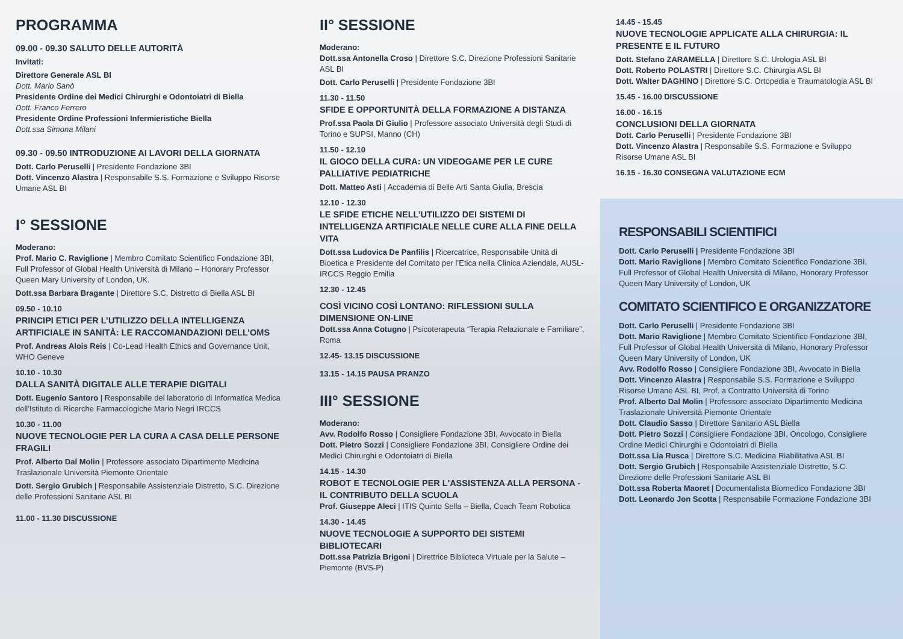PROGRAMMA
09.00 - 09.30 SALUTO DELLE AUTORITÀ
Invitati:
Direttore Generale ASL BI
Dott. Mario Sanò
Presidente Ordine dei Medici Chirurghi e Odontoiatri di Biella
Dott. Franco Ferrero
Presidente Ordine Professioni Infermieristiche Biella
Dott.ssa Simona Milani
09.30 - 09.50 INTRODUZIONE AI LAVORI DELLA GIORNATA
Dott. Carlo Peruselli | Presidente Fondazione 3BI
Dott. Vincenzo Alastra | Responsabile S.S. Formazione e Sviluppo Risorse Umane ASL BI
I° SESSIONE
Moderano:
Prof. Mario C. Raviglione | Membro Comitato Scientifico Fondazione 3BI, Full Professor of Global Health Università di Milano – Honorary Professor Queen Mary University of London, UK.
Dott.ssa Barbara Bragante | Direttore S.C. Distretto di Biella ASL BI
09.50 - 10.10
PRINCIPI ETICI PER L’UTILIZZO DELLA INTELLIGENZA ARTIFICIALE IN SANITÀ: LE RACCOMANDAZIONI DELL’OMS
Prof. Andreas Alois Reis | Co-Lead Health Ethics and Governance Unit, WHO Geneve
10.10 - 10.30
DALLA SANITÀ DIGITALE ALLE TERAPIE DIGITALI
Dott. Eugenio Santoro | Responsabile del laboratorio di Informatica Medica dell’Istituto di Ricerche Farmacologiche Mario Negri IRCCS
10.30 - 11.00
NUOVE TECNOLOGIE PER LA CURA A CASA DELLE PERSONE FRAGILI
Prof. Alberto Dal Molin | Professore associato Dipartimento Medicina Traslazionale Università Piemonte Orientale
Dott. Sergio Grubich | Responsabile Assistenziale Distretto, S.C. Direzione delle Professioni Sanitarie ASL BI
11.00 - 11.30 DISCUSSIONE
II° SESSIONE
Moderano:
Dott.ssa Antonella Croso | Direttore S.C. Direzione Professioni Sanitarie ASL BI
Dott. Carlo Peruselli | Presidente Fondazione 3BI
11.30 - 11.50
SFIDE E OPPORTUNITÀ DELLA FORMAZIONE A DISTANZA
Prof.ssa Paola Di Giulio | Professore associato Università degli Studi di Torino e SUPSI, Manno (CH)
11.50 - 12.10
IL GIOCO DELLA CURA: UN VIDEOGAME PER LE CURE PALLIATIVE PEDIATRICHE
Dott. Matteo Asti | Accademia di Belle Arti Santa Giulia, Brescia
12.10 - 12.30
LE SFIDE ETICHE NELL’UTILIZZO DEI SISTEMI DI INTELLIGENZA ARTIFICIALE NELLE CURE ALLA FINE DELLA VITA
Dott.ssa Ludovica De Panfilis | Ricercatrice, Responsabile Unità di Bioetica e Presidente del Comitato per l’Etica nella Clinica Aziendale, AUSL-IRCCS Reggio Emilia
12.30 - 12.45
COSÌ VICINO COSÌ LONTANO: RIFLESSIONI SULLA DIMENSIONE ON-LINE
Dott.ssa Anna Cotugno | Psicoterapeuta “Terapia Relazionale e Familiare”, Roma
12.45- 13.15 DISCUSSIONE
13.15 - 14.15 PAUSA PRANZO
III° SESSIONE
Moderano:
Avv. Rodolfo Rosso | Consigliere Fondazione 3BI, Avvocato in Biella
Dott. Pietro Sozzi | Consigliere Fondazione 3BI, Consigliere Ordine dei Medici Chirurghi e Odontoiatri di Biella
14.15 - 14.30
ROBOT E TECNOLOGIE PER L'ASSISTENZA ALLA PERSONA - IL CONTRIBUTO DELLA SCUOLA
Prof. Giuseppe Aleci | ITIS Quinto Sella – Biella, Coach Team Robotica
14.30 - 14.45
NUOVE TECNOLOGIE A SUPPORTO DEI SISTEMI BIBLIOTECARI
Dott.ssa Patrizia Brigoni | Direttrice Biblioteca Virtuale per la Salute – Piemonte (BVS-P)
14.45 - 15.45
NUOVE TECNOLOGIE APPLICATE ALLA CHIRURGIA: IL PRESENTE E IL FUTURO
Dott. Stefano ZARAMELLA | Direttore S.C. Urologia ASL BI
Dott. Roberto POLASTRI | Direttore S.C. Chirurgia ASL BI
Dott. Walter DAGHINO | Direttore S.C. Ortopedia e Traumatologia ASL BI
15.45 - 16.00 DISCUSSIONE
16.00 - 16.15
CONCLUSIONI DELLA GIORNATA
Dott. Carlo Peruselli | Presidente Fondazione 3BI
Dott. Vincenzo Alastra | Responsabile S.S. Formazione e Sviluppo Risorse Umane ASL BI
16.15 - 16.30 CONSEGNA VALUTAZIONE ECM
RESPONSABILI SCIENTIFICI
Dott. Carlo Peruselli | Presidente Fondazione 3BI
Dott. Mario Raviglione | Membro Comitato Scientifico Fondazione 3BI, Full Professor of Global Health Università di Milano, Honorary Professor Queen Mary University of London, UK
COMITATO SCIENTIFICO E ORGANIZZATORE
Dott. Carlo Peruselli | Presidente Fondazione 3BI
Dott. Mario Raviglione | Membro Comitato Scientifico Fondazione 3BI, Full Professor of Global Health Università di Milano, Honorary Professor Queen Mary University of London, UK
Avv. Rodolfo Rosso | Consigliere Fondazione 3BI, Avvocato in Biella
Dott. Vincenzo Alastra | Responsabile S.S. Formazione e Sviluppo Risorse Umane ASL BI, Prof. a Contratto Università di Torino
Prof. Alberto Dal Molin | Professore associato Dipartimento Medicina Traslazionale Università Piemonte Orientale
Dott. Claudio Sasso | Direttore Sanitario ASL Biella
Dott. Pietro Sozzi | Consigliere Fondazione 3BI, Oncologo, Consigliere Ordine Medici Chirurghi e Odontoiatri di Biella
Dott.ssa Lia Rusca | Direttore S.C. Medicina Riabilitativa ASL BI
Dott. Sergio Grubich | Responsabile Assistenziale Distretto, S.C. Direzione delle Professioni Sanitarie ASL BI
Dott.ssa Roberta Maoret | Documentalista Biomedico Fondazione 3BI
Dott. Leonardo Jon Scotta | Responsabile Formazione Fondazione 3BI